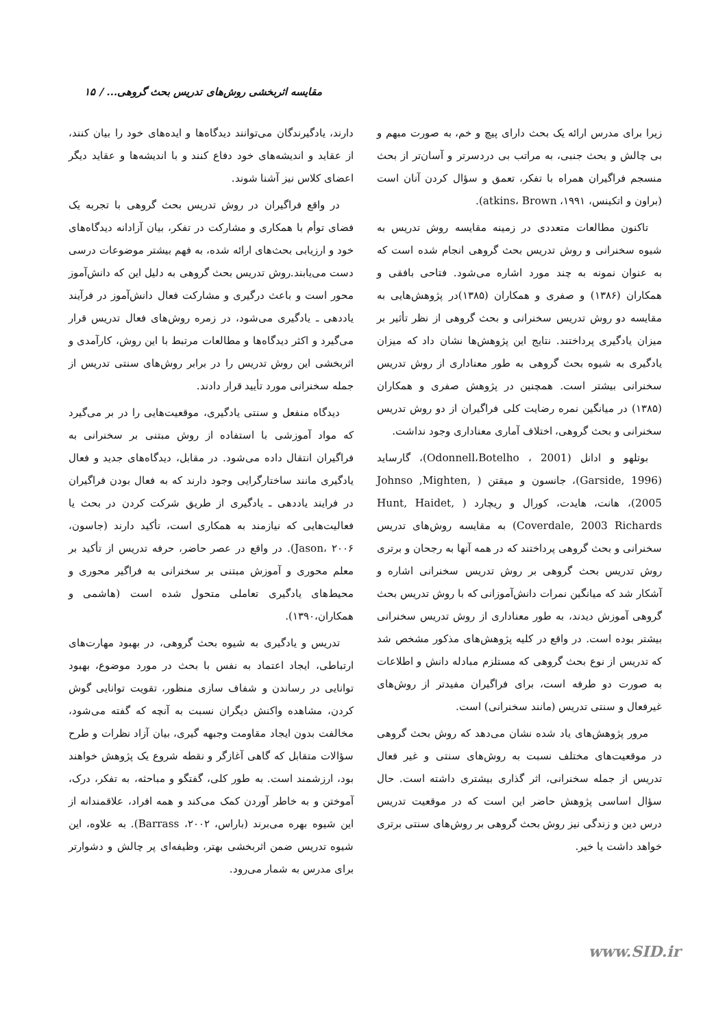مقایسه اثربخشی روش‌های تدریس بحث گروهی... / ۱۵
دارند، یادگیرندگان می‌توانند دیدگاه‌ها و ایده‌های خود را بیان کنند، از عقاید و اندیشه‌های خود دفاع کنند و با اندیشه‌ها و عقاید دیگر اعضای کلاس نیز آشنا شوند.
در واقع فراگیران در روش تدریس بحث گروهی با تجربه یک فضای توأم با همکاری و مشارکت در تفکر، بیان آزادانه دیدگاه‌های خود و ارزیابی بحث‌های ارائه شده، به فهم بیشتر موضوعات درسی دست می‌یابند.روش تدریس بحث گروهی به دلیل این که دانش‌آموز محور است و باعث درگیری و مشارکت فعال دانش‌آموز در فرآیند یاددهی ـ یادگیری می‌شود، در زمره روش‌های فعال تدریس قرار می‌گیرد و اکثر دیدگاه‌ها و مطالعات مرتبط با این روش، کارآمدی و اثربخشی این روش تدریس را در برابر روش‌های سنتی تدریس از جمله سخنرانی مورد تأیید قرار دادند.
دیدگاه منفعل و سنتی یادگیری، موقعیت‌هایی را در بر می‌گیرد که مواد آموزشی با استفاده از روش مبتنی بر سخنرانی به فراگیران انتقال داده می‌شود. در مقابل، دیدگاه‌های جدید و فعال یادگیری مانند ساختارگرایی وجود دارند که به فعال بودن فراگیران در فرایند یاددهی ـ یادگیری از طریق شرکت کردن در بحث یا فعالیت‌هایی که نیازمند به همکاری است، تأکید دارند (جاسون، ۲۰۰۶ ،Jason). در واقع در عصر حاضر، حرفه تدریس از تأکید بر معلم محوری و آموزش مبتنی بر سخنرانی به فراگیر محوری و محیط‌های یادگیری تعاملی متحول شده است (هاشمی و همکاران،۱۳۹۰).
تدریس و یادگیری به شیوه بحث گروهی، در بهبود مهارت‌های ارتباطی، ایجاد اعتماد به نفس با بحث در مورد موضوع، بهبود توانایی در رساندن و شفاف سازی منظور، تقویت توانایی گوش کردن، مشاهده واکنش دیگران نسبت به آنچه که گفته می‌شود، مخالفت بدون ایجاد مقاومت وجبهه گیری، بیان آزاد نظرات و طرح سؤالات متقابل که گاهی آغازگر و نقطه شروع یک پژوهش خواهند بود، ارزشمند است. به طور کلی، گفتگو و مباحثه، به تفکر، درک، آموختن و به خاطر آوردن کمک می‌کند و همه افراد، علاقمندانه از این شیوه بهره می‌برند (باراس، ۲۰۰۲، Barrass). به علاوه، این شیوه تدریس ضمن اثربخشی بهتر، وظیفه‌ای پر چالش و دشوارتر برای مدرس به شمار می‌رود.
زیرا برای مدرس ارائه یک بحث دارای پیچ و خم، به صورت مبهم و بی چالش و بحث جنبی، به مراتب بی دردسرتر و آسان‌تر از بحث منسجم فراگیران همراه با تفکر، تعمق و سؤال کردن آنان است (براون و اتکینس، ۱۹۹۱، atkins، Brown).
تاکنون مطالعات متعددی در زمینه مقایسه روش تدریس به شیوه سخنرانی و روش تدریس بحث گروهی انجام شده است که به عنوان نمونه به چند مورد اشاره می‌شود. فتاحی بافقی و همکاران (۱۳۸۶) و صفری و همکاران (۱۳۸۵)در پژوهش‌هایی به مقایسه دو روش تدریس سخنرانی و بحث گروهی از نظر تأثیر بر میزان یادگیری پرداختند. نتایج این پژوهش‌ها نشان داد که میزان یادگیری به شیوه بحث گروهی به طور معناداری از روش تدریس سخنرانی بیشتر است. همچنین در پژوهش صفری و همکاران (۱۳۸۵) در میانگین نمره رضایت کلی فراگیران از دو روش تدریس سخنرانی و بحث گروهی، اختلاف آماری معناداری وجود نداشت.
بوتلهو و ادانل (Odonnell،Botelho ، 2001)، گارساید (Garside, 1996)، جانسون و میقتن ( Johnso ,Mighten, 2005)، هانت، هایدت، کورال و ریچارد ( Hunt, Haidet, Coverdale, 2003 Richards) به مقایسه روش‌های تدریس سخنرانی و بحث گروهی پرداختند که در همه آنها به رجحان و برتری روش تدریس بحث گروهی بر روش تدریس سخنرانی اشاره و آشکار شد که میانگین نمرات دانش‌آموزانی که با روش تدریس بحث گروهی آموزش دیدند، به طور معناداری از روش تدریس سخنرانی بیشتر بوده است. در واقع در کلیه پژوهش‌های مذکور مشخص شد که تدریس از نوع بحث گروهی که مستلزم مبادله دانش و اطلاعات به صورت دو طرفه است، برای فراگیران مفیدتر از روش‌های غیرفعال و سنتی تدریس (مانند سخنرانی) است.
مرور پژوهش‌های یاد شده نشان می‌دهد که روش بحث گروهی در موقعیت‌های مختلف نسبت به روش‌های سنتی و غیر فعال تدریس از جمله سخنرانی، اثر گذاری بیشتری داشته است. حال سؤال اساسی پژوهش حاضر این است که در موقعیت تدریس درس دین و زندگی نیز روش بحث گروهی بر روش‌های سنتی برتری خواهد داشت یا خیر.
www.SID.ir